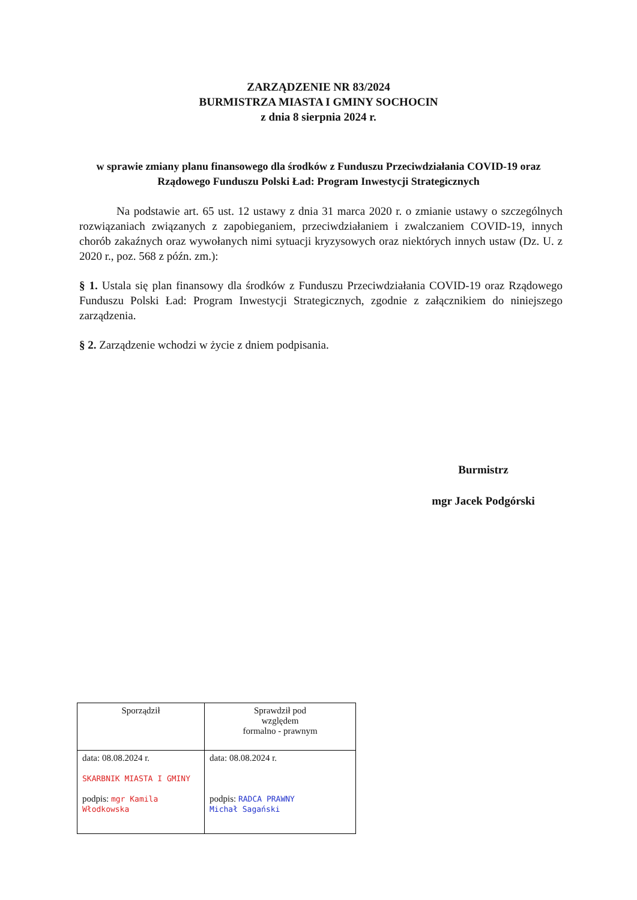ZARZĄDZENIE NR 83/2024
BURMISTRZA MIASTA I GMINY SOCHOCIN
z dnia 8 sierpnia 2024 r.
w sprawie zmiany planu finansowego dla środków z Funduszu Przeciwdziałania COVID-19 oraz Rządowego Funduszu Polski Ład: Program Inwestycji Strategicznych
Na podstawie art. 65 ust. 12 ustawy z dnia 31 marca 2020 r. o zmianie ustawy o szczególnych rozwiązaniach związanych z zapobieganiem, przeciwdziałaniem i zwalczaniem COVID-19, innych chorób zakaźnych oraz wywołanych nimi sytuacji kryzysowych oraz niektórych innych ustaw (Dz. U. z 2020 r., poz. 568 z późn. zm.):
§ 1. Ustala się plan finansowy dla środków z Funduszu Przeciwdziałania COVID-19 oraz Rządowego Funduszu Polski Ład: Program Inwestycji Strategicznych, zgodnie z załącznikiem do niniejszego zarządzenia.
§ 2. Zarządzenie wchodzi w życie z dniem podpisania.
Burmistrz
mgr Jacek Podgórski
| Sporządził | Sprawdził pod względem formalno - prawnym |
| data: 08.08.2024 r. SKARBNIK MIASTA I GMINY podpis: mgr Kamila Włodkowska | data: 08.08.2024 r. podpis: RADCA PRAWNY Michał Sagański |